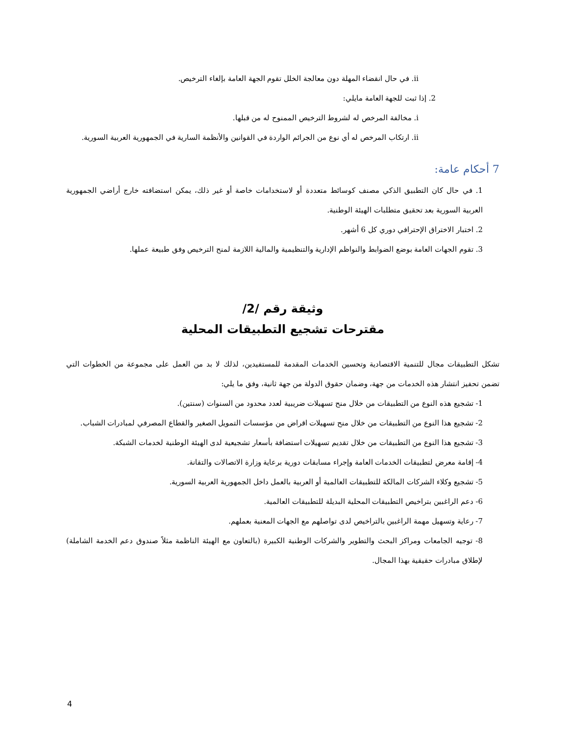ii. في حال انقضاء المهلة دون معالجة الخلل تقوم الجهة العامة بإلغاء الترخيص.
2. إذا ثبت للجهة العامة مايلي:
i. مخالفة المرخص له لشروط الترخيص الممنوح له من قبلها.
ii. ارتكاب المرخص له أي نوع من الجرائم الواردة في القوانين والأنظمة السارية في الجمهورية العربية السورية.
7 أحكام عامة:
1. في حال كان التطبيق الذكي مصنف كوسائط متعددة أو لاستخدامات خاصة أو غير ذلك، يمكن استضافته خارج أراضي الجمهورية العربية السورية بعد تحقيق متطلبات الهيئة الوطنية.
2. اختبار الاختراق الإحترافي دوري كل 6 أشهر.
3. تقوم الجهات العامة بوضع الضوابط والنواظم الإدارية والتنظيمية والمالية اللازمة لمنح الترخيص وفق طبيعة عملها.
وثيقة رقم /2/
مقترحات تشجيع التطبيقات المحلية
تشكل التطبيقات مجال للتنمية الاقتصادية وتحسين الخدمات المقدمة للمستفيدين، لذلك لا بد من العمل على مجموعة من الخطوات التي تضمن تحفيز انتشار هذه الخدمات من جهة، وضمان حقوق الدولة من جهة ثانية، وفق ما يلي:
1- تشجيع هذه النوع من التطبيقات من خلال منح تسهيلات ضريبية لعدد محدود من السنوات (سنتين).
2- تشجيع هذا النوع من التطبيقات من خلال منح تسهيلات اقراض من مؤسسات التمويل الصغير والقطاع المصرفي لمبادرات الشباب.
3- تشجيع هذا النوع من التطبيقات من خلال تقديم تسهيلات استضافة بأسعار تشجيعية لدى الهيئة الوطنية لخدمات الشبكة.
4- إقامة معرض لتطبيقات الخدمات العامة وإجراء مسابقات دورية برعاية وزارة الاتصالات والتقانة.
5- تشجيع وكلاء الشركات المالكة للتطبيقات العالمية أو العربية بالعمل داخل الجمهورية العربية السورية.
6- دعم الراغبين بتراخيص التطبيقات المحلية البديلة للتطبيقات العالمية.
7- رعاية وتسهيل مهمة الراغبين بالتراخيص لدى تواصلهم مع الجهات المعنية بعملهم.
8- توجيه الجامعات ومراكز البحث والتطوير والشركات الوطنية الكبيرة (بالتعاون مع الهيئة الناظمة مثلاً صندوق دعم الخدمة الشاملة) لإطلاق مبادرات حقيقية بهذا المجال.
4